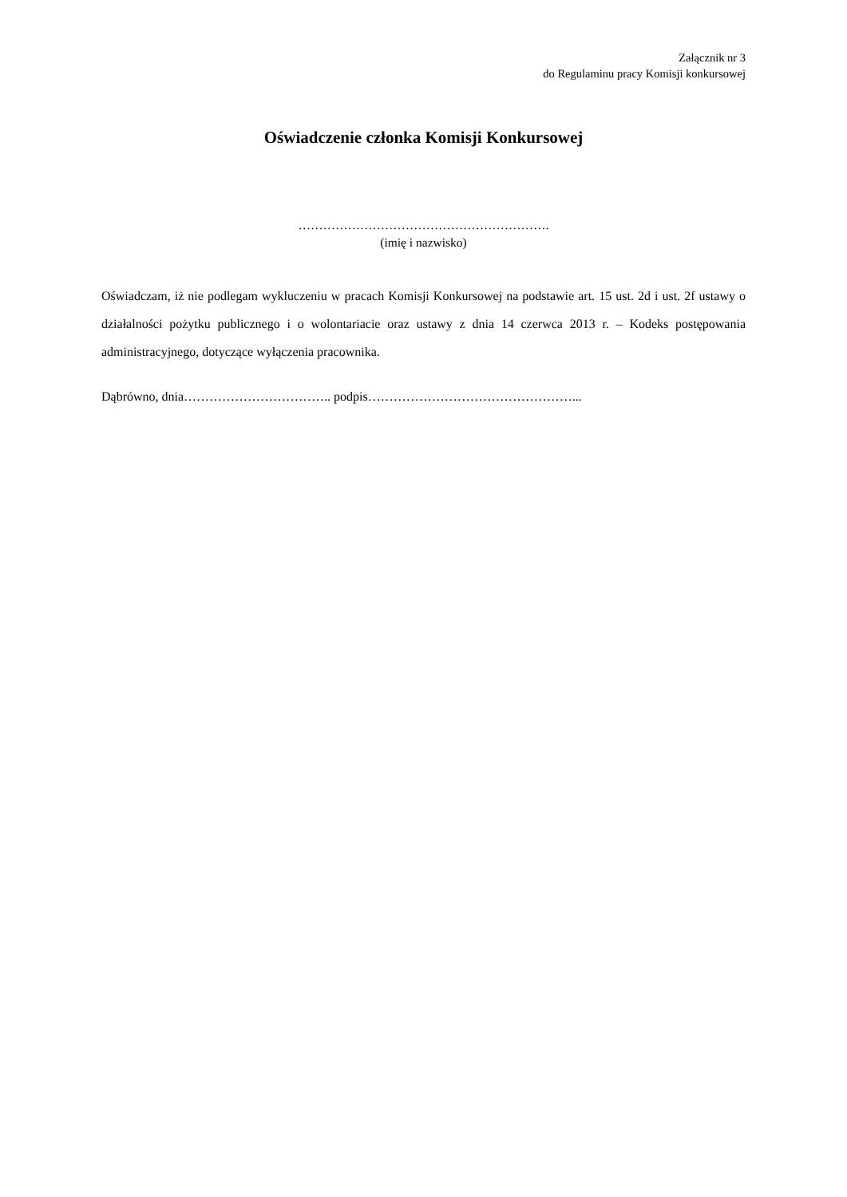Załącznik nr 3
do Regulaminu pracy Komisji konkursowej
Oświadczenie członka Komisji Konkursowej
…………………………………………………….
(imię i nazwisko)
Oświadczam, iż nie podlegam wykluczeniu w pracach Komisji Konkursowej na podstawie art. 15 ust. 2d i ust. 2f ustawy o działalności pożytku publicznego i o wolontariacie oraz ustawy z dnia 14 czerwca 2013 r. – Kodeks postępowania administracyjnego, dotyczące wyłączenia pracownika.
Dąbrówno, dnia…………………………….. podpis…………………………………………...